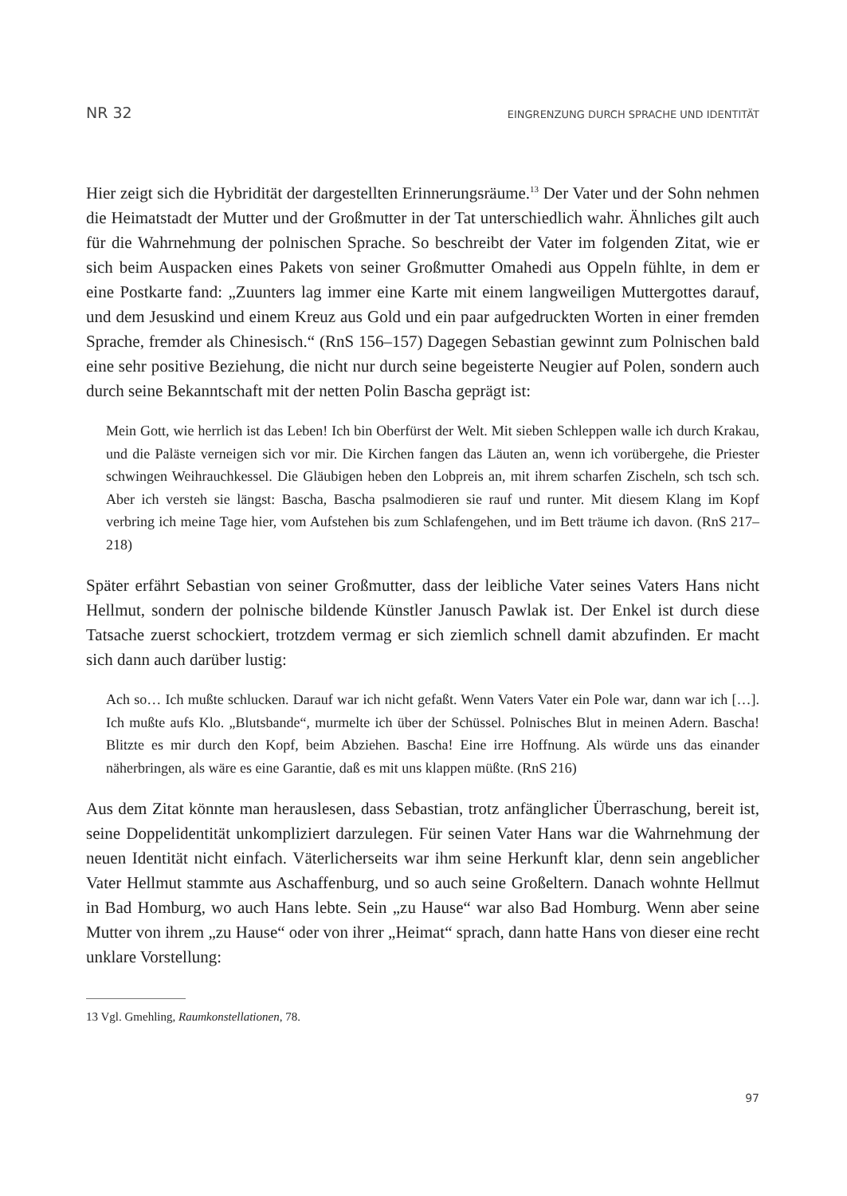NR 32 EINGRENZUNG DURCH SPRACHE UND IDENTITÄT
Hier zeigt sich die Hybridität der dargestellten Erinnerungsräume.<sup>13</sup> Der Vater und der Sohn nehmen die Heimatstadt der Mutter und der Großmutter in der Tat unterschiedlich wahr. Ähnliches gilt auch für die Wahrnehmung der polnischen Sprache. So beschreibt der Vater im folgenden Zitat, wie er sich beim Auspacken eines Pakets von seiner Großmutter Omahedi aus Oppeln fühlte, in dem er eine Postkarte fand: „Zuunters lag immer eine Karte mit einem langweiligen Muttergottes darauf, und dem Jesuskind und einem Kreuz aus Gold und ein paar aufgedruckten Worten in einer fremden Sprache, fremder als Chinesisch.“ (RnS 156–157) Dagegen Sebastian gewinnt zum Polnischen bald eine sehr positive Beziehung, die nicht nur durch seine begeisterte Neugier auf Polen, sondern auch durch seine Bekanntschaft mit der netten Polin Bascha geprägt ist:
Mein Gott, wie herrlich ist das Leben! Ich bin Oberfürst der Welt. Mit sieben Schleppen walle ich durch Krakau, und die Paläste verneigen sich vor mir. Die Kirchen fangen das Läuten an, wenn ich vorübergehe, die Priester schwingen Weihrauchkessel. Die Gläubigen heben den Lobpreis an, mit ihrem scharfen Zischeln, sch tsch sch. Aber ich versteh sie längst: Bascha, Bascha psalmodieren sie rauf und runter. Mit diesem Klang im Kopf verbring ich meine Tage hier, vom Aufstehen bis zum Schlafengehen, und im Bett träume ich davon. (RnS 217–218)
Später erfährt Sebastian von seiner Großmutter, dass der leibliche Vater seines Vaters Hans nicht Hellmut, sondern der polnische bildende Künstler Janusch Pawlak ist. Der Enkel ist durch diese Tatsache zuerst schockiert, trotzdem vermag er sich ziemlich schnell damit abzufinden. Er macht sich dann auch darüber lustig:
Ach so… Ich mußte schlucken. Darauf war ich nicht gefaßt. Wenn Vaters Vater ein Pole war, dann war ich […]. Ich mußte aufs Klo. „Blutsbande“, murmelte ich über der Schüssel. Polnisches Blut in meinen Adern. Bascha! Blitzte es mir durch den Kopf, beim Abziehen. Bascha! Eine irre Hoffnung. Als würde uns das einander näherbringen, als wäre es eine Garantie, daß es mit uns klappen müßte. (RnS 216)
Aus dem Zitat könnte man herauslesen, dass Sebastian, trotz anfänglicher Überraschung, bereit ist, seine Doppelidentität unkompliziert darzulegen. Für seinen Vater Hans war die Wahrnehmung der neuen Identität nicht einfach. Väterlicherseits war ihm seine Herkunft klar, denn sein angeblicher Vater Hellmut stammte aus Aschaffenburg, und so auch seine Großeltern. Danach wohnte Hellmut in Bad Homburg, wo auch Hans lebte. Sein „zu Hause“ war also Bad Homburg. Wenn aber seine Mutter von ihrem „zu Hause“ oder von ihrer „Heimat“ sprach, dann hatte Hans von dieser eine recht unklare Vorstellung:
13 Vgl. Gmehling, Raumkonstellationen, 78.
97